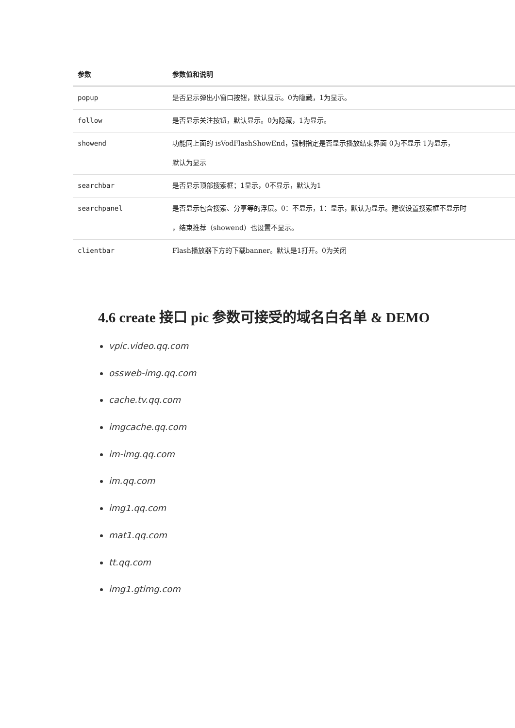| 参数 | 参数值和说明 |
| --- | --- |
| popup | 是否显示弹出小窗口按钮，默认显示。0为隐藏，1为显示。 |
| follow | 是否显示关注按钮，默认显示。0为隐藏，1为显示。 |
| showend | 功能同上面的 isVodFlashShowEnd，强制指定是否显示播放结束界面 0为不显示 1为显示， 默认为显示 |
| searchbar | 是否显示顶部搜索框；1显示，0不显示，默认为1 |
| searchpanel | 是否显示包含搜索、分享等的浮层。0：不显示，1：显示，默认为显示。建议设置搜索框不显示时 ，结束推荐（showend）也设置不显示。 |
| clientbar | Flash播放器下方的下载banner。默认是1打开。0为关闭 |
4.6 create 接口 pic 参数可接受的域名白名单 & DEMO
vpic.video.qq.com
ossweb-img.qq.com
cache.tv.qq.com
imgcache.qq.com
im-img.qq.com
im.qq.com
img1.qq.com
mat1.qq.com
tt.qq.com
img1.gtimg.com